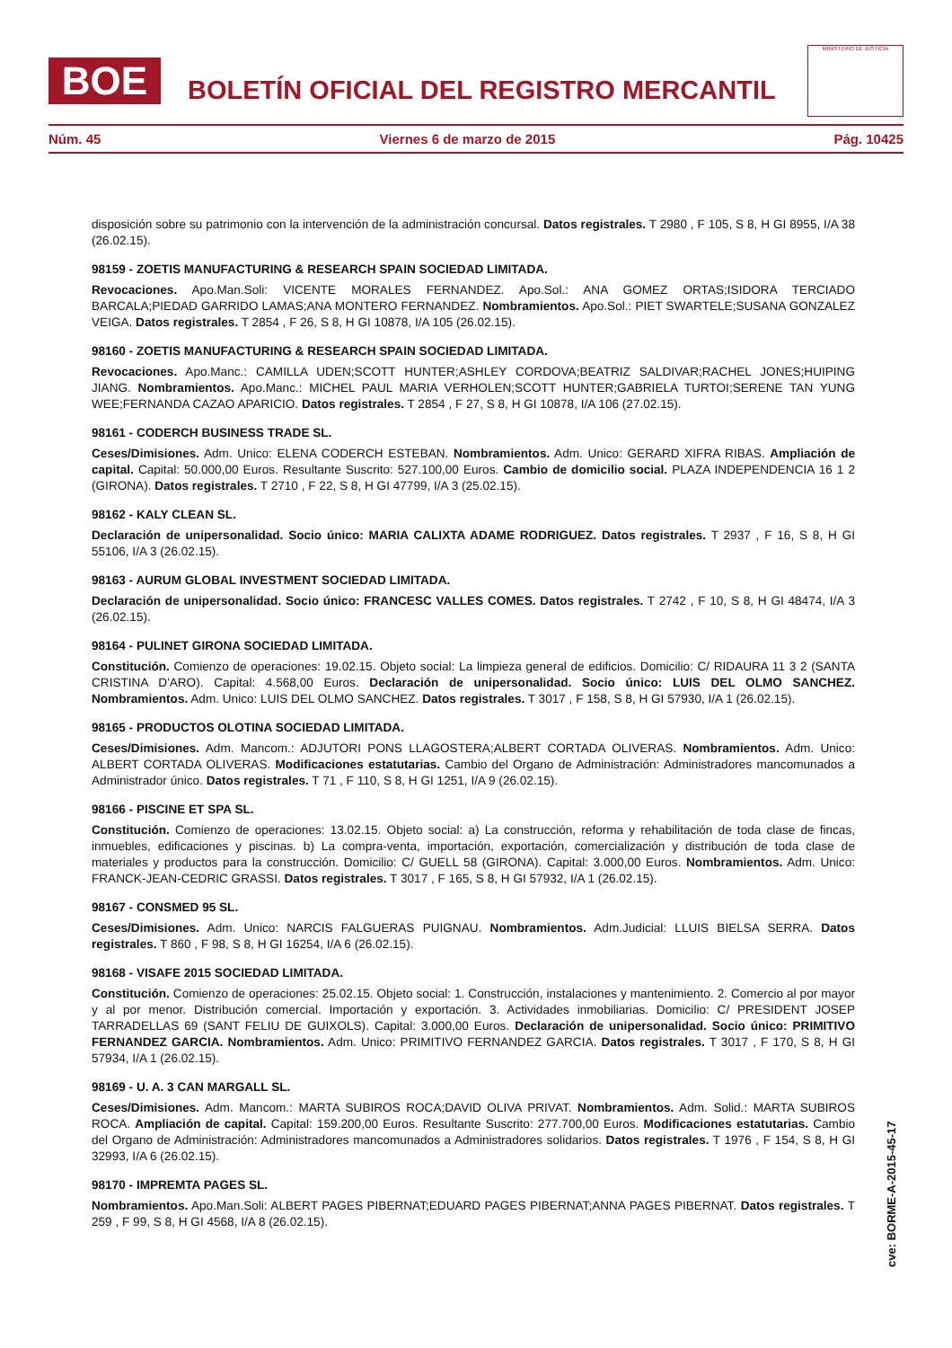BOE
BOLETÍN OFICIAL DEL REGISTRO MERCANTIL
MINISTERIO DE JUSTICIA
Núm. 45 Viernes 6 de marzo de 2015 Pág. 10425
disposición sobre su patrimonio con la intervención de la administración concursal. Datos registrales. T 2980 , F 105, S 8, H GI 8955, I/A 38 (26.02.15).
98159 - ZOETIS MANUFACTURING & RESEARCH SPAIN SOCIEDAD LIMITADA.
Revocaciones. Apo.Man.Soli: VICENTE MORALES FERNANDEZ. Apo.Sol.: ANA GOMEZ ORTAS;ISIDORA TERCIADO BARCALA;PIEDAD GARRIDO LAMAS;ANA MONTERO FERNANDEZ. Nombramientos. Apo.Sol.: PIET SWARTELE;SUSANA GONZALEZ VEIGA. Datos registrales. T 2854 , F 26, S 8, H GI 10878, I/A 105 (26.02.15).
98160 - ZOETIS MANUFACTURING & RESEARCH SPAIN SOCIEDAD LIMITADA.
Revocaciones. Apo.Manc.: CAMILLA UDEN;SCOTT HUNTER;ASHLEY CORDOVA;BEATRIZ SALDIVAR;RACHEL JONES;HUIPING JIANG. Nombramientos. Apo.Manc.: MICHEL PAUL MARIA VERHOLEN;SCOTT HUNTER;GABRIELA TURTOI;SERENE TAN YUNG WEE;FERNANDA CAZAO APARICIO. Datos registrales. T 2854 , F 27, S 8, H GI 10878, I/A 106 (27.02.15).
98161 - CODERCH BUSINESS TRADE SL.
Ceses/Dimisiones. Adm. Unico: ELENA CODERCH ESTEBAN. Nombramientos. Adm. Unico: GERARD XIFRA RIBAS. Ampliación de capital. Capital: 50.000,00 Euros. Resultante Suscrito: 527.100,00 Euros. Cambio de domicilio social. PLAZA INDEPENDENCIA 16 1 2 (GIRONA). Datos registrales. T 2710 , F 22, S 8, H GI 47799, I/A 3 (25.02.15).
98162 - KALY CLEAN SL.
Declaración de unipersonalidad. Socio único: MARIA CALIXTA ADAME RODRIGUEZ. Datos registrales. T 2937 , F 16, S 8, H GI 55106, I/A 3 (26.02.15).
98163 - AURUM GLOBAL INVESTMENT SOCIEDAD LIMITADA.
Declaración de unipersonalidad. Socio único: FRANCESC VALLES COMES. Datos registrales. T 2742 , F 10, S 8, H GI 48474, I/A 3 (26.02.15).
98164 - PULINET GIRONA SOCIEDAD LIMITADA.
Constitución. Comienzo de operaciones: 19.02.15. Objeto social: La limpieza general de edificios. Domicilio: C/ RIDAURA 11 3 2 (SANTA CRISTINA D'ARO). Capital: 4.568,00 Euros. Declaración de unipersonalidad. Socio único: LUIS DEL OLMO SANCHEZ. Nombramientos. Adm. Unico: LUIS DEL OLMO SANCHEZ. Datos registrales. T 3017 , F 158, S 8, H GI 57930, I/A 1 (26.02.15).
98165 - PRODUCTOS OLOTINA SOCIEDAD LIMITADA.
Ceses/Dimisiones. Adm. Mancom.: ADJUTORI PONS LLAGOSTERA;ALBERT CORTADA OLIVERAS. Nombramientos. Adm. Unico: ALBERT CORTADA OLIVERAS. Modificaciones estatutarias. Cambio del Organo de Administración: Administradores mancomunados a Administrador único. Datos registrales. T 71 , F 110, S 8, H GI 1251, I/A 9 (26.02.15).
98166 - PISCINE ET SPA SL.
Constitución. Comienzo de operaciones: 13.02.15. Objeto social: a) La construcción, reforma y rehabilitación de toda clase de fincas, inmuebles, edificaciones y piscinas. b) La compra-venta, importación, exportación, comercialización y distribución de toda clase de materiales y productos para la construcción. Domicilio: C/ GUELL 58 (GIRONA). Capital: 3.000,00 Euros. Nombramientos. Adm. Unico: FRANCK-JEAN-CEDRIC GRASSI. Datos registrales. T 3017 , F 165, S 8, H GI 57932, I/A 1 (26.02.15).
98167 - CONSMED 95 SL.
Ceses/Dimisiones. Adm. Unico: NARCIS FALGUERAS PUIGNAU. Nombramientos. Adm.Judicial: LLUIS BIELSA SERRA. Datos registrales. T 860 , F 98, S 8, H GI 16254, I/A 6 (26.02.15).
98168 - VISAFE 2015 SOCIEDAD LIMITADA.
Constitución. Comienzo de operaciones: 25.02.15. Objeto social: 1. Construcción, instalaciones y mantenimiento. 2. Comercio al por mayor y al por menor. Distribución comercial. Importación y exportación. 3. Actividades inmobiliarias. Domicilio: C/ PRESIDENT JOSEP TARRADELLAS 69 (SANT FELIU DE GUIXOLS). Capital: 3.000,00 Euros. Declaración de unipersonalidad. Socio único: PRIMITIVO FERNANDEZ GARCIA. Nombramientos. Adm. Unico: PRIMITIVO FERNANDEZ GARCIA. Datos registrales. T 3017 , F 170, S 8, H GI 57934, I/A 1 (26.02.15).
98169 - U. A. 3 CAN MARGALL SL.
Ceses/Dimisiones. Adm. Mancom.: MARTA SUBIROS ROCA;DAVID OLIVA PRIVAT. Nombramientos. Adm. Solid.: MARTA SUBIROS ROCA. Ampliación de capital. Capital: 159.200,00 Euros. Resultante Suscrito: 277.700,00 Euros. Modificaciones estatutarias. Cambio del Organo de Administración: Administradores mancomunados a Administradores solidarios. Datos registrales. T 1976 , F 154, S 8, H GI 32993, I/A 6 (26.02.15).
98170 - IMPREMTA PAGES SL.
Nombramientos. Apo.Man.Soli: ALBERT PAGES PIBERNAT;EDUARD PAGES PIBERNAT;ANNA PAGES PIBERNAT. Datos registrales. T 259 , F 99, S 8, H GI 4568, I/A 8 (26.02.15).
cve: BORME-A-2015-45-17